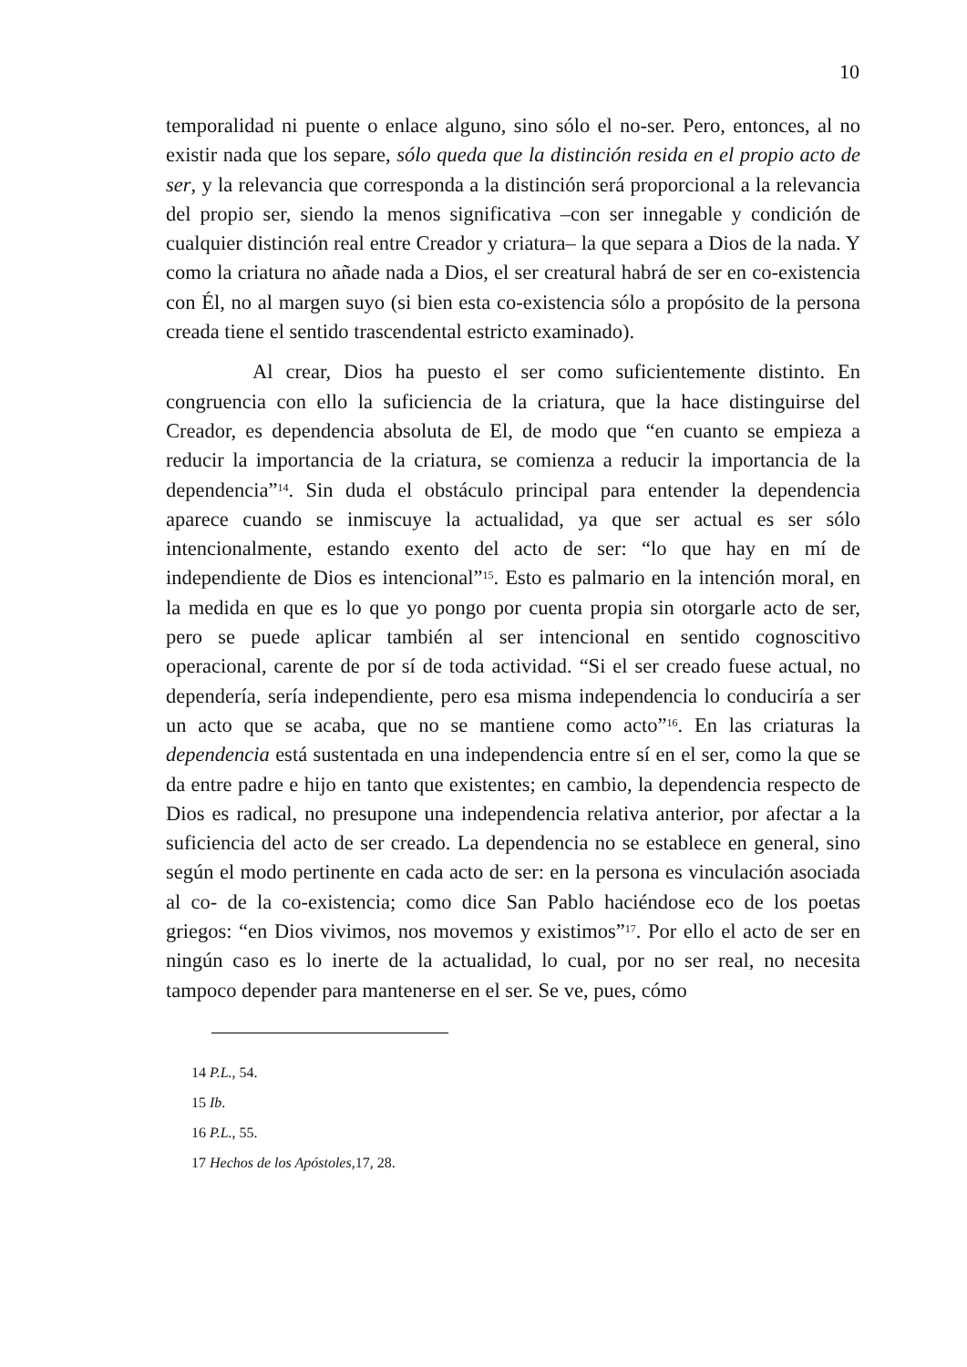10
temporalidad ni puente o enlace alguno, sino sólo el no-ser. Pero, entonces, al no existir nada que los separe, sólo queda que la distinción resida en el propio acto de ser, y la relevancia que corresponda a la distinción será proporcional a la relevancia del propio ser, siendo la menos significativa –con ser innegable y condición de cualquier distinción real entre Creador y criatura– la que separa a Dios de la nada. Y como la criatura no añade nada a Dios, el ser creatural habrá de ser en co-existencia con Él, no al margen suyo (si bien esta co-existencia sólo a propósito de la persona creada tiene el sentido trascendental estricto examinado).
Al crear, Dios ha puesto el ser como suficientemente distinto. En congruencia con ello la suficiencia de la criatura, que la hace distinguirse del Creador, es dependencia absoluta de El, de modo que “en cuanto se empieza a reducir la importancia de la criatura, se comienza a reducir la importancia de la dependencia”<sup>14</sup>. Sin duda el obstáculo principal para entender la dependencia aparece cuando se inmiscuye la actualidad, ya que ser actual es ser sólo intencionalmente, estando exento del acto de ser: “lo que hay en mí de independiente de Dios es intencional”<sup>15</sup>. Esto es palmario en la intención moral, en la medida en que es lo que yo pongo por cuenta propia sin otorgarle acto de ser, pero se puede aplicar también al ser intencional en sentido cognoscitivo operacional, carente de por sí de toda actividad. “Si el ser creado fuese actual, no dependería, sería independiente, pero esa misma independencia lo conduciría a ser un acto que se acaba, que no se mantiene como acto”<sup>16</sup>. En las criaturas la dependencia está sustentada en una independencia entre sí en el ser, como la que se da entre padre e hijo en tanto que existentes; en cambio, la dependencia respecto de Dios es radical, no presupone una independencia relativa anterior, por afectar a la suficiencia del acto de ser creado. La dependencia no se establece en general, sino según el modo pertinente en cada acto de ser: en la persona es vinculación asociada al co- de la co-existencia; como dice San Pablo haciéndose eco de los poetas griegos: “en Dios vivimos, nos movemos y existimos”<sup>17</sup>. Por ello el acto de ser en ningún caso es lo inerte de la actualidad, lo cual, por no ser real, no necesita tampoco depender para mantenerse en el ser. Se ve, pues, cómo
14 P.L., 54.
15 Ib.
16 P.L., 55.
17 Hechos de los Apóstoles,17, 28.